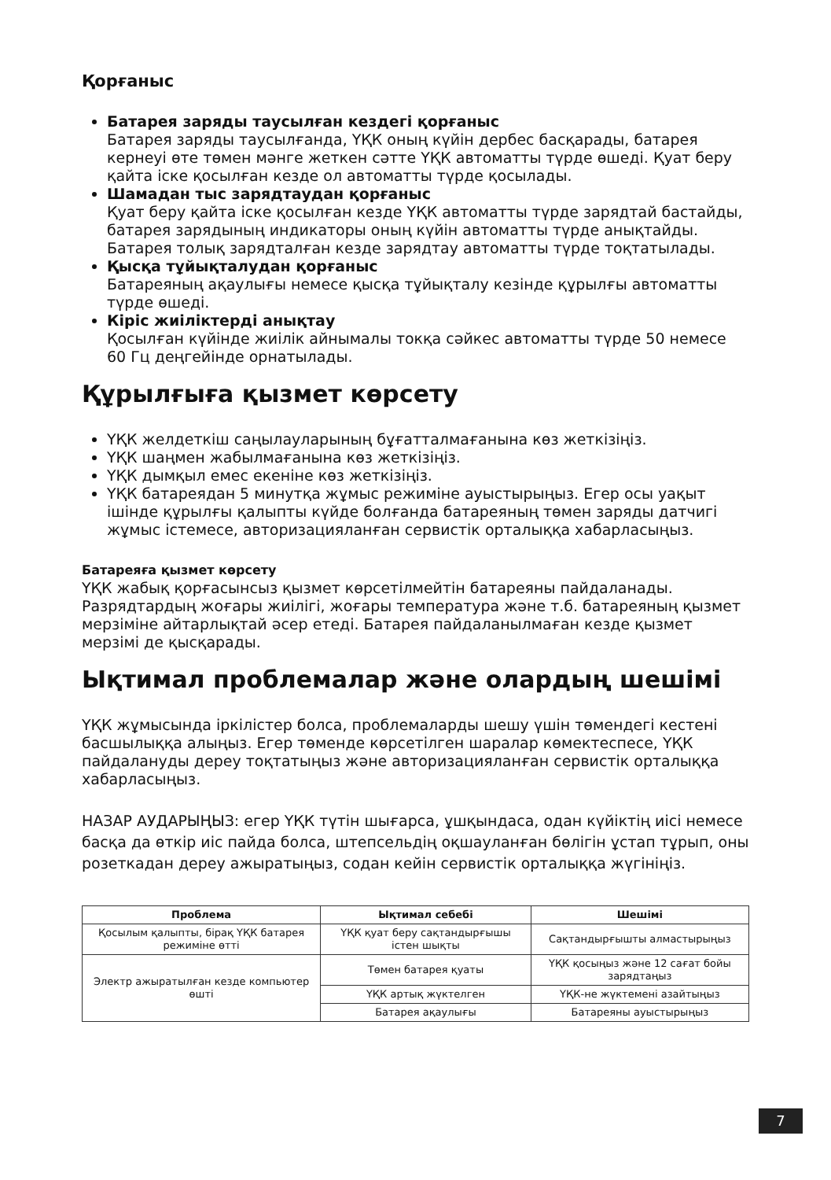Қорғаныс
Батарея заряды таусылған кездегі қорғаныс
Батарея заряды таусылғанда, ҮҚК оның күйін дербес басқарады, батарея кернеуі өте төмен мәнге жеткен сәтте ҮҚК автоматты түрде өшеді. Қуат беру қайта іске қосылған кезде ол автоматты түрде қосылады.
Шамадан тыс зарядтаудан қорғаныс
Қуат беру қайта іске қосылған кезде ҮҚК автоматты түрде зарядтай бастайды, батарея зарядының индикаторы оның күйін автоматты түрде анықтайды. Батарея толық зарядталған кезде зарядтау автоматты түрде тоқтатылады.
Қысқа тұйықталудан қорғаныс
Батареяның ақаулығы немесе қысқа тұйықталу кезінде құрылғы автоматты түрде өшеді.
Кіріс жиіліктерді анықтау
Қосылған күйінде жиілік айнымалы токқа сәйкес автоматты түрде 50 немесе 60 Гц деңгейінде орнатылады.
Құрылғыға қызмет көрсету
ҮҚК желдеткіш саңылауларының бұғатталмағанына көз жеткізіңіз.
ҮҚК шаңмен жабылмағанына көз жеткізіңіз.
ҮҚК дымқыл емес екеніне көз жеткізіңіз.
ҮҚК батареядан 5 минутқа жұмыс режиміне ауыстырыңыз. Егер осы уақыт ішінде құрылғы қалыпты күйде болғанда батареяның төмен заряды датчигі жұмыс істемесе, авторизацияланған сервистік орталыққа хабарласыңыз.
Батареяға қызмет көрсету
ҮҚК жабық қорғасынсыз қызмет көрсетілмейтін батареяны пайдаланады. Разрядтардың жоғары жиілігі, жоғары температура және т.б. батареяның қызмет мерзіміне айтарлықтай әсер етеді. Батарея пайдаланылмаған кезде қызмет мерзімі де қысқарады.
Ықтимал проблемалар және олардың шешімі
ҮҚК жұмысында іркілістер болса, проблемаларды шешу үшін төмендегі кестені басшылыққа алыңыз. Егер төменде көрсетілген шаралар көмектеспесе, ҮҚК пайдалануды дереу тоқтатыңыз және авторизацияланған сервистік орталыққа хабарласыңыз.
НАЗАР АУДАРЫҢЫЗ: егер ҮҚК түтін шығарса, ұшқындаса, одан күйіктің иісі немесе басқа да өткір иіс пайда болса, штепсельдің оқшауланған бөлігін ұстап тұрып, оны розеткадан дереу ажыратыңыз, содан кейін сервистік орталыққа жүгініңіз.
| Проблема | Ықтимал себебі | Шешімі |
| --- | --- | --- |
| Қосылым қалыпты, бірақ ҮҚК батарея режиміне өтті | ҮҚК қуат беру сақтандырғышы істен шықты | Сақтандырғышты алмастырыңыз |
| Электр ажыратылған кезде компьютер өшті | Төмен батарея қуаты | ҮҚК қосыңыз және 12 сағат бойы зарядтаңыз |
| | ҮҚК артық жүктелген | ҮҚК-не жүктемені азайтыңыз |
| | Батарея ақаулығы | Батареяны ауыстырыңыз |
7